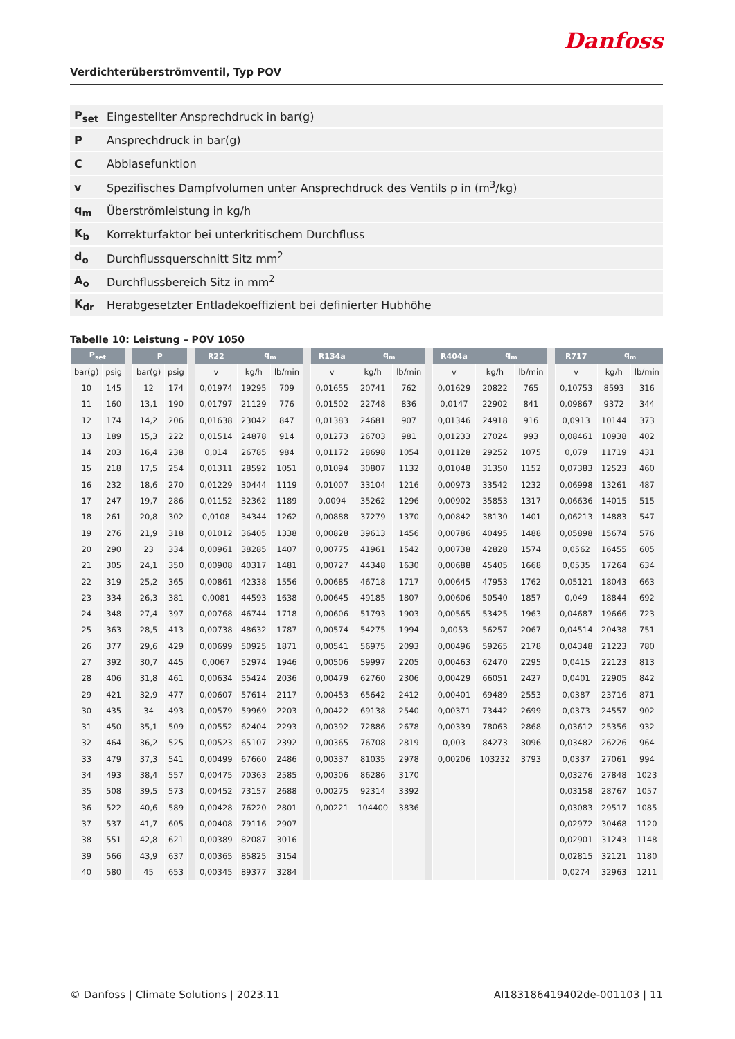Danfoss
Verdichterüberströmventil, Typ POV
| P<sub>set</sub> | Eingestellter Ansprechdruck in bar(g) |
| P | Ansprechdruck in bar(g) |
| C | Abblasefunktion |
| v | Spezifisches Dampfvolumen unter Ansprechdruck des Ventils p in (m<sup>3</sup>/kg) |
| q<sub>m</sub> | Überströmleistung in kg/h |
| K<sub>b</sub> | Korrekturfaktor bei unterkritischem Durchfluss |
| d<sub>o</sub> | Durchflussquerschnitt Sitz mm<sup>2</sup> |
| A<sub>o</sub> | Durchflussbereich Sitz in mm<sup>2</sup> |
| K<sub>dr</sub> | Herabgesetzter Entladekoeffizient bei definierter Hubhöhe |
Tabelle 10: Leistung – POV 1050
| P<sub>set</sub> | | | P | | | R22 | q<sub>m</sub> | | | R134a | q<sub>m</sub> | | | R404a | q<sub>m</sub> | | | R717 | q<sub>m</sub> | |
| --- | --- | --- | --- | --- | --- | --- | --- | --- | --- | --- | --- | --- | --- | --- | --- | --- | --- | --- | --- | --- |
| bar(g) | psig | | bar(g) | psig | | v | kg/h | lb/min | | v | kg/h | lb/min | | v | kg/h | lb/min | | v | kg/h | lb/min |
| 10 | 145 | | 12 | 174 | | 0,01974 | 19295 | 709 | | 0,01655 | 20741 | 762 | | 0,01629 | 20822 | 765 | | 0,10753 | 8593 | 316 |
| 11 | 160 | | 13,1 | 190 | | 0,01797 | 21129 | 776 | | 0,01502 | 22748 | 836 | | 0,0147 | 22902 | 841 | | 0,09867 | 9372 | 344 |
| 12 | 174 | | 14,2 | 206 | | 0,01638 | 23042 | 847 | | 0,01383 | 24681 | 907 | | 0,01346 | 24918 | 916 | | 0,0913 | 10144 | 373 |
| 13 | 189 | | 15,3 | 222 | | 0,01514 | 24878 | 914 | | 0,01273 | 26703 | 981 | | 0,01233 | 27024 | 993 | | 0,08461 | 10938 | 402 |
| 14 | 203 | | 16,4 | 238 | | 0,014 | 26785 | 984 | | 0,01172 | 28698 | 1054 | | 0,01128 | 29252 | 1075 | | 0,079 | 11719 | 431 |
| 15 | 218 | | 17,5 | 254 | | 0,01311 | 28592 | 1051 | | 0,01094 | 30807 | 1132 | | 0,01048 | 31350 | 1152 | | 0,07383 | 12523 | 460 |
| 16 | 232 | | 18,6 | 270 | | 0,01229 | 30444 | 1119 | | 0,01007 | 33104 | 1216 | | 0,00973 | 33542 | 1232 | | 0,06998 | 13261 | 487 |
| 17 | 247 | | 19,7 | 286 | | 0,01152 | 32362 | 1189 | | 0,0094 | 35262 | 1296 | | 0,00902 | 35853 | 1317 | | 0,06636 | 14015 | 515 |
| 18 | 261 | | 20,8 | 302 | | 0,0108 | 34344 | 1262 | | 0,00888 | 37279 | 1370 | | 0,00842 | 38130 | 1401 | | 0,06213 | 14883 | 547 |
| 19 | 276 | | 21,9 | 318 | | 0,01012 | 36405 | 1338 | | 0,00828 | 39613 | 1456 | | 0,00786 | 40495 | 1488 | | 0,05898 | 15674 | 576 |
| 20 | 290 | | 23 | 334 | | 0,00961 | 38285 | 1407 | | 0,00775 | 41961 | 1542 | | 0,00738 | 42828 | 1574 | | 0,0562 | 16455 | 605 |
| 21 | 305 | | 24,1 | 350 | | 0,00908 | 40317 | 1481 | | 0,00727 | 44348 | 1630 | | 0,00688 | 45405 | 1668 | | 0,0535 | 17264 | 634 |
| 22 | 319 | | 25,2 | 365 | | 0,00861 | 42338 | 1556 | | 0,00685 | 46718 | 1717 | | 0,00645 | 47953 | 1762 | | 0,05121 | 18043 | 663 |
| 23 | 334 | | 26,3 | 381 | | 0,0081 | 44593 | 1638 | | 0,00645 | 49185 | 1807 | | 0,00606 | 50540 | 1857 | | 0,049 | 18844 | 692 |
| 24 | 348 | | 27,4 | 397 | | 0,00768 | 46744 | 1718 | | 0,00606 | 51793 | 1903 | | 0,00565 | 53425 | 1963 | | 0,04687 | 19666 | 723 |
| 25 | 363 | | 28,5 | 413 | | 0,00738 | 48632 | 1787 | | 0,00574 | 54275 | 1994 | | 0,0053 | 56257 | 2067 | | 0,04514 | 20438 | 751 |
| 26 | 377 | | 29,6 | 429 | | 0,00699 | 50925 | 1871 | | 0,00541 | 56975 | 2093 | | 0,00496 | 59265 | 2178 | | 0,04348 | 21223 | 780 |
| 27 | 392 | | 30,7 | 445 | | 0,0067 | 52974 | 1946 | | 0,00506 | 59997 | 2205 | | 0,00463 | 62470 | 2295 | | 0,0415 | 22123 | 813 |
| 28 | 406 | | 31,8 | 461 | | 0,00634 | 55424 | 2036 | | 0,00479 | 62760 | 2306 | | 0,00429 | 66051 | 2427 | | 0,0401 | 22905 | 842 |
| 29 | 421 | | 32,9 | 477 | | 0,00607 | 57614 | 2117 | | 0,00453 | 65642 | 2412 | | 0,00401 | 69489 | 2553 | | 0,0387 | 23716 | 871 |
| 30 | 435 | | 34 | 493 | | 0,00579 | 59969 | 2203 | | 0,00422 | 69138 | 2540 | | 0,00371 | 73442 | 2699 | | 0,0373 | 24557 | 902 |
| 31 | 450 | | 35,1 | 509 | | 0,00552 | 62404 | 2293 | | 0,00392 | 72886 | 2678 | | 0,00339 | 78063 | 2868 | | 0,03612 | 25356 | 932 |
| 32 | 464 | | 36,2 | 525 | | 0,00523 | 65107 | 2392 | | 0,00365 | 76708 | 2819 | | 0,003 | 84273 | 3096 | | 0,03482 | 26226 | 964 |
| 33 | 479 | | 37,3 | 541 | | 0,00499 | 67660 | 2486 | | 0,00337 | 81035 | 2978 | | 0,00206 | 103232 | 3793 | | 0,0337 | 27061 | 994 |
| 34 | 493 | | 38,4 | 557 | | 0,00475 | 70363 | 2585 | | 0,00306 | 86286 | 3170 | | | | | | 0,03276 | 27848 | 1023 |
| 35 | 508 | | 39,5 | 573 | | 0,00452 | 73157 | 2688 | | 0,00275 | 92314 | 3392 | | | | | | 0,03158 | 28767 | 1057 |
| 36 | 522 | | 40,6 | 589 | | 0,00428 | 76220 | 2801 | | 0,00221 | 104400 | 3836 | | | | | | 0,03083 | 29517 | 1085 |
| 37 | 537 | | 41,7 | 605 | | 0,00408 | 79116 | 2907 | | | | | | | | | | 0,02972 | 30468 | 1120 |
| 38 | 551 | | 42,8 | 621 | | 0,00389 | 82087 | 3016 | | | | | | | | | | 0,02901 | 31243 | 1148 |
| 39 | 566 | | 43,9 | 637 | | 0,00365 | 85825 | 3154 | | | | | | | | | | 0,02815 | 32121 | 1180 |
| 40 | 580 | | 45 | 653 | | 0,00345 | 89377 | 3284 | | | | | | | | | | 0,0274 | 32963 | 1211 |
© Danfoss | Climate Solutions | 2023.11 AI183186419402de-001103 | 11